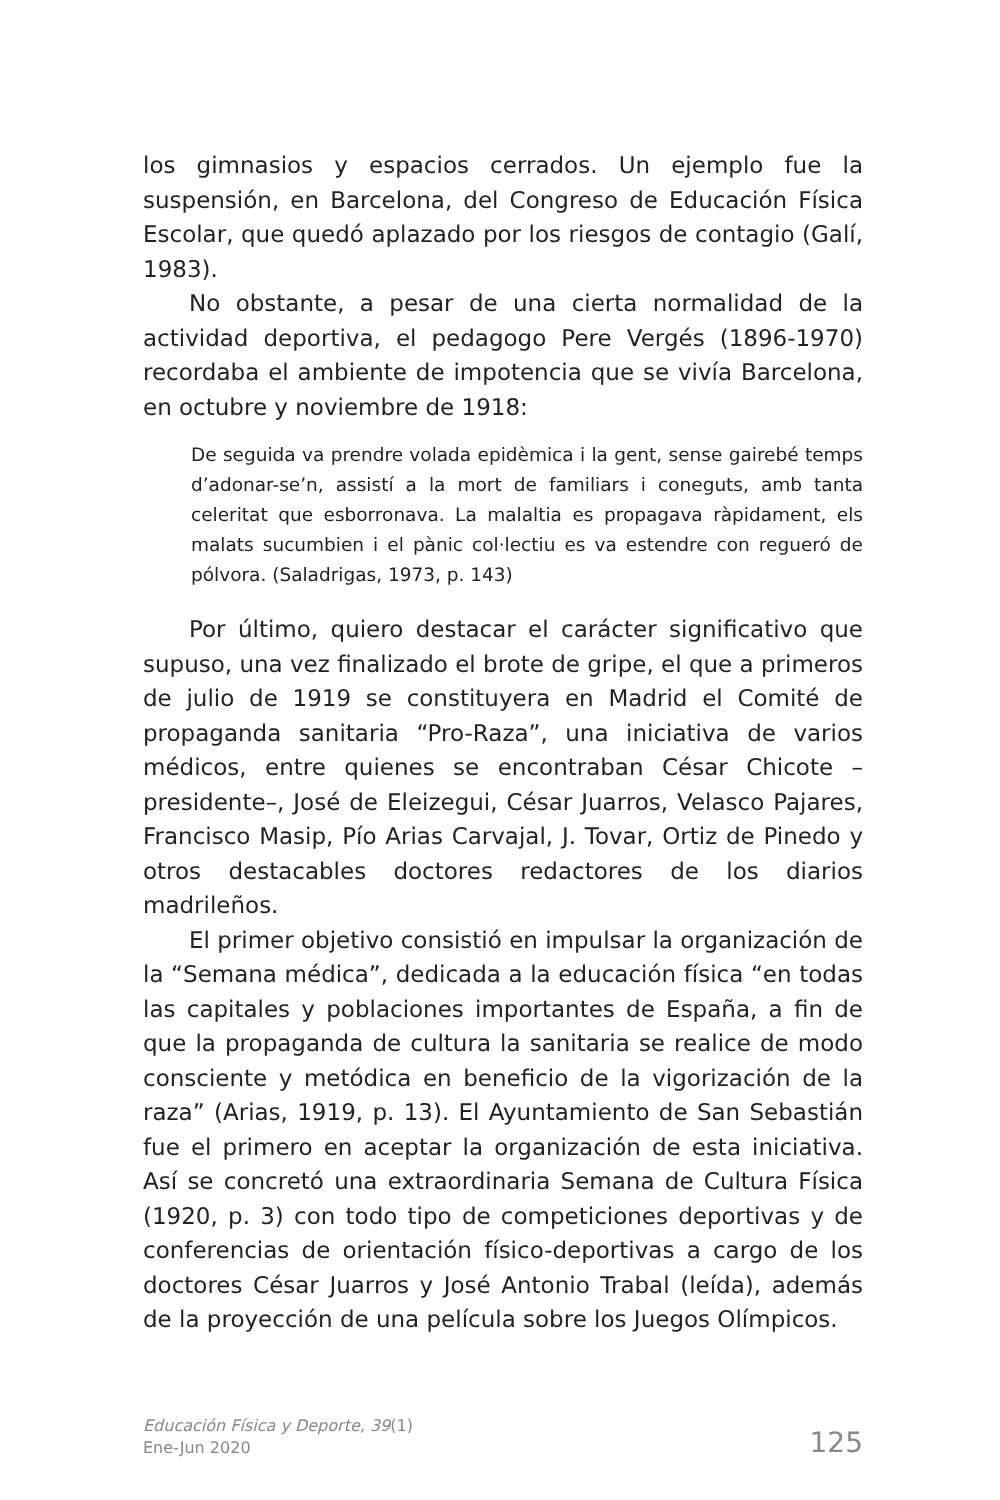los gimnasios y espacios cerrados. Un ejemplo fue la suspensión, en Barcelona, del Congreso de Educación Física Escolar, que quedó aplazado por los riesgos de contagio (Galí, 1983).
No obstante, a pesar de una cierta normalidad de la actividad deportiva, el pedagogo Pere Vergés (1896-1970) recordaba el ambiente de impotencia que se vivía Barcelona, en octubre y noviembre de 1918:
De seguida va prendre volada epidèmica i la gent, sense gairebé temps d’adonar-se’n, assistí a la mort de familiars i coneguts, amb tanta celeritat que esborronava. La malaltia es propagava ràpidament, els malats sucumbien i el pànic col·lectiu es va estendre con regueró de pólvora. (Saladrigas, 1973, p. 143)
Por último, quiero destacar el carácter significativo que supuso, una vez finalizado el brote de gripe, el que a primeros de julio de 1919 se constituyera en Madrid el Comité de propaganda sanitaria “Pro-Raza”, una iniciativa de varios médicos, entre quienes se encontraban César Chicote –presidente–, José de Eleizegui, César Juarros, Velasco Pajares, Francisco Masip, Pío Arias Carvajal, J. Tovar, Ortiz de Pinedo y otros destacables doctores redactores de los diarios madrileños.
El primer objetivo consistió en impulsar la organización de la “Semana médica”, dedicada a la educación física “en todas las capitales y poblaciones importantes de España, a fin de que la propaganda de cultura la sanitaria se realice de modo consciente y metódica en beneficio de la vigorización de la raza” (Arias, 1919, p. 13). El Ayuntamiento de San Sebastián fue el primero en aceptar la organización de esta iniciativa. Así se concretó una extraordinaria Semana de Cultura Física (1920, p. 3) con todo tipo de competiciones deportivas y de conferencias de orientación físico-deportivas a cargo de los doctores César Juarros y José Antonio Trabal (leída), además de la proyección de una película sobre los Juegos Olímpicos.
Educación Física y Deporte, 39(1)
Ene-Jun 2020
125